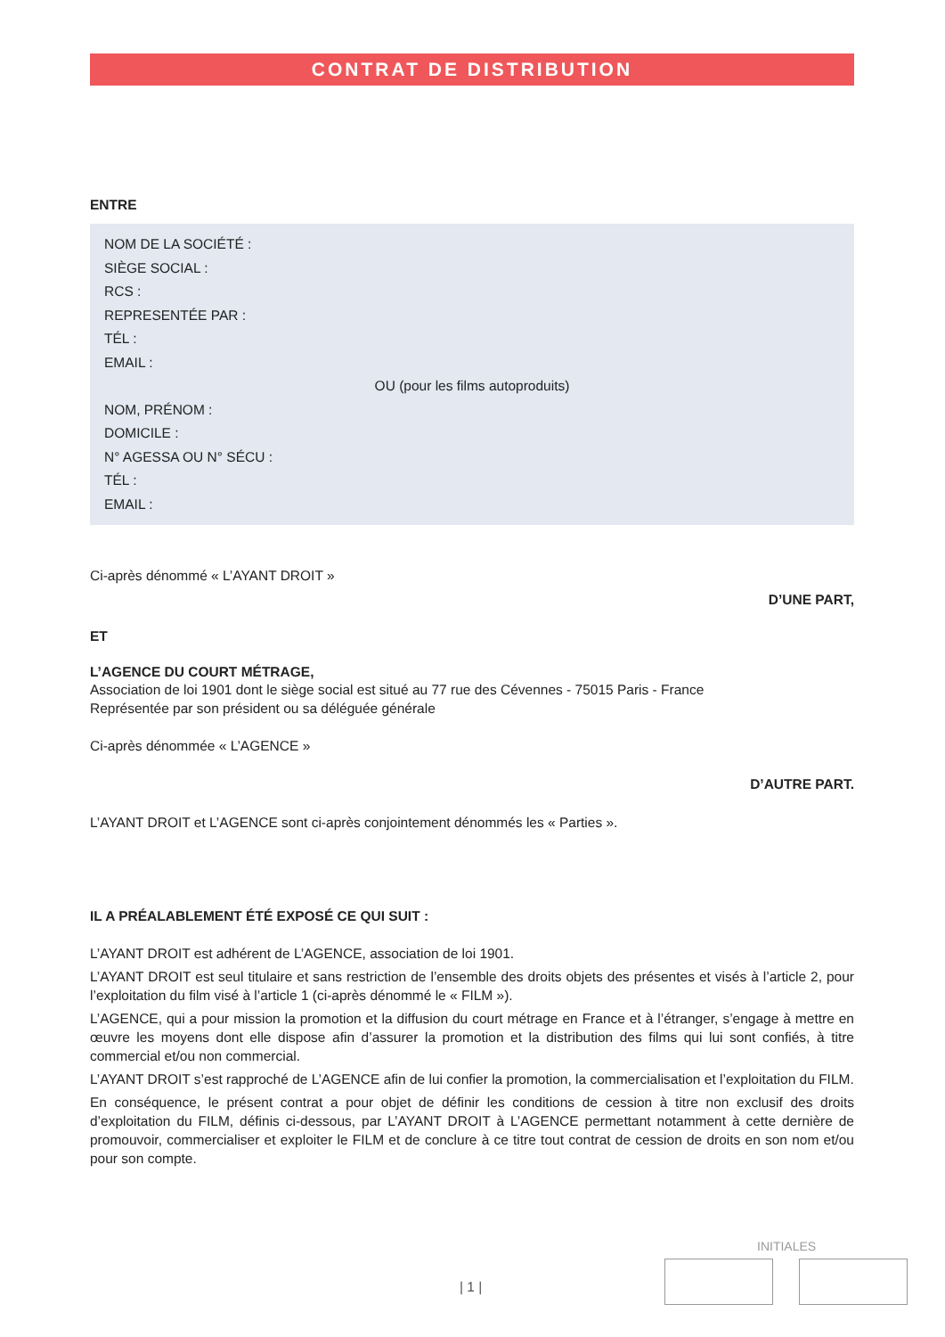CONTRAT DE DISTRIBUTION
ENTRE
NOM DE LA SOCIÉTÉ :
SIÈGE SOCIAL :
RCS :
REPRESENTÉE PAR :
TÉL :
EMAIL :
OU (pour les films autoproduits)
NOM, PRÉNOM :
DOMICILE :
N° AGESSA OU N° SÉCU :
TÉL :
EMAIL :
Ci-après dénommé « L’AYANT DROIT »
D’UNE PART,
ET
L’AGENCE DU COURT MÉTRAGE,
Association de loi 1901 dont le siège social est situé au 77 rue des Cévennes - 75015 Paris - France
Représentée par son président ou sa déléguée générale
Ci-après dénommée « L’AGENCE »
D’AUTRE PART.
L’AYANT DROIT et L’AGENCE sont ci-après conjointement dénommés les « Parties ».
IL A PRÉALABLEMENT ÉTÉ EXPOSÉ CE QUI SUIT :
L’AYANT DROIT est adhérent de L’AGENCE, association de loi 1901.
L’AYANT DROIT est seul titulaire et sans restriction de l’ensemble des droits objets des présentes et visés à l’article 2, pour l’exploitation du film visé à l’article 1 (ci-après dénommé le « FILM »).
L’AGENCE, qui a pour mission la promotion et la diffusion du court métrage en France et à l’étranger, s’engage à mettre en œuvre les moyens dont elle dispose afin d’assurer la promotion et la distribution des films qui lui sont confiés, à titre commercial et/ou non commercial.
L’AYANT DROIT s’est rapproché de L’AGENCE afin de lui confier la promotion, la commercialisation et l’exploitation du FILM.
En conséquence, le présent contrat a pour objet de définir les conditions de cession à titre non exclusif des droits d’exploitation du FILM, définis ci-dessous, par L’AYANT DROIT à L’AGENCE permettant notamment à cette dernière de promouvoir, commercialiser et exploiter le FILM et de conclure à ce titre tout contrat de cession de droits en son nom et/ou pour son compte.
INITIALES
| 1 |